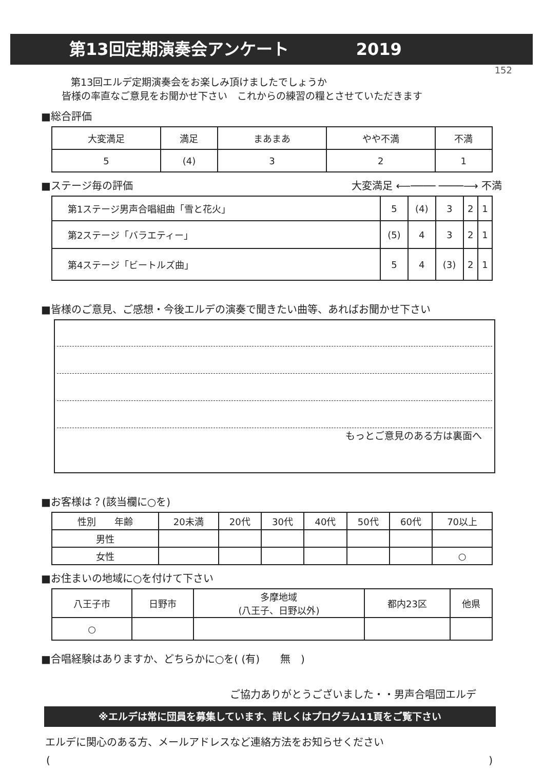第13回定期演奏会アンケート 2019
152
第13回エルデ定期演奏会をお楽しみ頂けましたでしょうか
皆様の率直なご意見をお聞かせ下さい　これからの練習の糧とさせていただきます
■総合評価
| 大変満足 | 満足 | まあまあ | やや不満 | 不満 |
| --- | --- | --- | --- | --- |
| 5 | (4) | 3 | 2 | 1 |
■ステージ毎の評価 大変満足 ⟵──── ────⟶ 不満
| 第1ステージ男声合唱組曲「雪と花火」 | 5 | (4) | 3 | 2 | 1 |
| 第2ステージ「バラエティー」 | (5) | 4 | 3 | 2 | 1 |
| 第4ステージ「ビートルズ曲」 | 5 | 4 | (3) | 2 | 1 |
■皆様のご意見、ご感想・今後エルデの演奏で聞きたい曲等、あればお聞かせ下さい
もっとご意見のある方は裏面へ
■お客様は？(該当欄に○を)
| 性別 年齢 | 20未満 | 20代 | 30代 | 40代 | 50代 | 60代 | 70以上 |
| --- | --- | --- | --- | --- | --- | --- | --- |
| 男性 | | | | | | | |
| 女性 | | | | | | | ○ |
■お住まいの地域に○を付けて下さい
| 八王子市 | 日野市 | 多摩地域 (八王子、日野以外) | 都内23区 | 他県 |
| --- | --- | --- | --- | --- |
| ○ | | | | |
■合唱経験はありますか、どちらかに○を( (有)　　無　)
ご協力ありがとうございました・・男声合唱団エルデ
※エルデは常に団員を募集しています、詳しくはプログラム11頁をご覧下さい
エルデに関心のある方、メールアドレスなど連絡方法をお知らせください
()